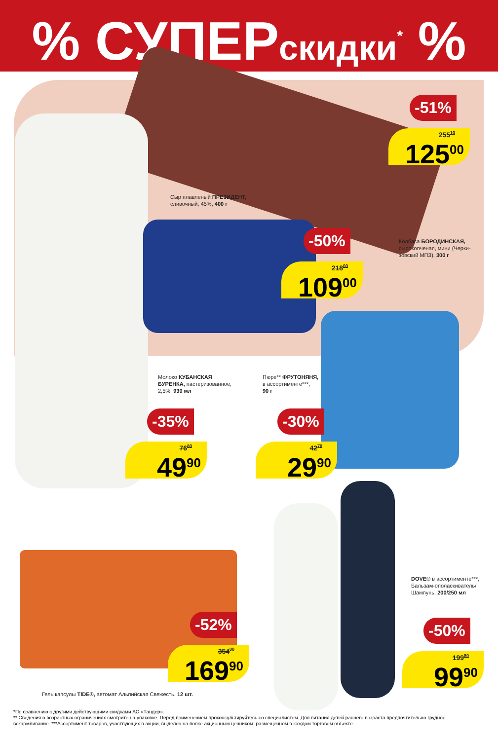% СУПЕРскидки<sup>*</sup> %
-51%
255<sup>10</sup>
125<sup>00</sup>
Сыр плавленый ПРЕЗИДЕНТ,
сливочный, 45%, 400 г
-50%
218<sup>00</sup>
109<sup>00</sup>
Колбаса БОРОДИНСКАЯ,
сырокопченая, мини (Черки-
зовский МПЗ), 300 г
Молоко КУБАНСКАЯ
БУРЕНКА, пастеризованное,
2,5%, 930 мл
Пюре** ФРУТОНЯНЯ,
в ассортименте***,
90 г
-35%
76<sup>80</sup>
49<sup>90</sup>
-30%
42<sup>70</sup>
29<sup>90</sup>
DOVE® в ассортименте***,
Бальзам-ополаскиватель/
Шампунь, 200/250 мл
-52%
354<sup>00</sup>
169<sup>90</sup>
-50%
199<sup>80</sup>
99<sup>90</sup>
Гель капсулы TIDE®, автомат Альпийская Свежесть, 12 шт.
*По сравнению с другими действующими скидками АО «Тандер».
** Сведения о возрастных ограничениях смотрите на упаковке. Перед применением проконсультируйтесь со специалистом. Для питания детей раннего возраста предпочтительно грудное вскармливание. ***Ассортимент товаров, участвующих в акции, выделен на полке акционным ценником, размещенном в каждом торговом объекте.